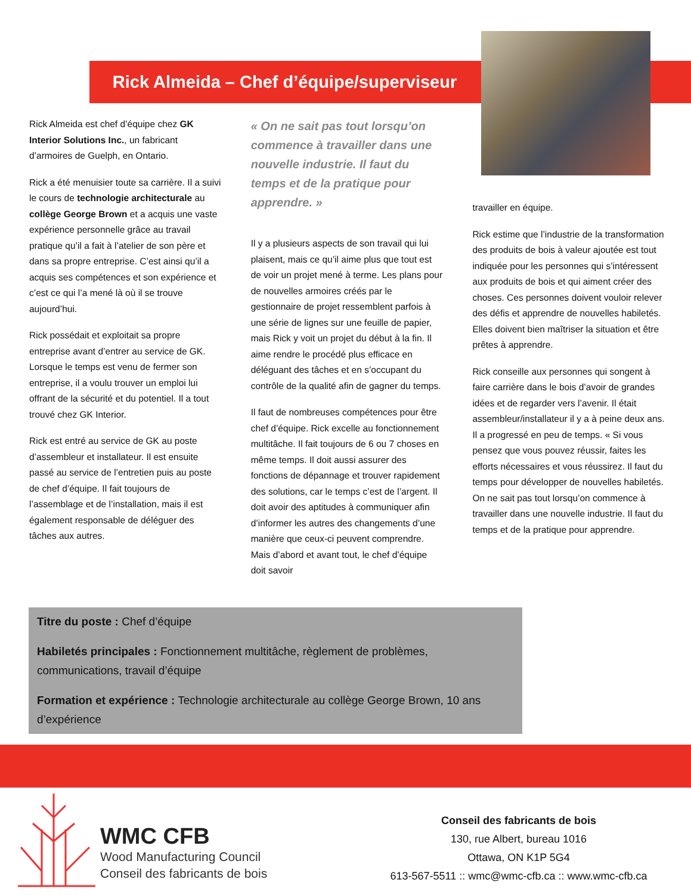Rick Almeida – Chef d’équipe/superviseur
Rick Almeida est chef d’équipe chez GK Interior Solutions Inc., un fabricant d’armoires de Guelph, en Ontario.
Rick a été menuisier toute sa carrière. Il a suivi le cours de technologie architecturale au collège George Brown et a acquis une vaste expérience personnelle grâce au travail pratique qu’il a fait à l’atelier de son père et dans sa propre entreprise. C’est ainsi qu’il a acquis ses compétences et son expérience et c’est ce qui l’a mené là où il se trouve aujourd’hui.
Rick possédait et exploitait sa propre entreprise avant d’entrer au service de GK. Lorsque le temps est venu de fermer son entreprise, il a voulu trouver un emploi lui offrant de la sécurité et du potentiel. Il a tout trouvé chez GK Interior.
Rick est entré au service de GK au poste d’assembleur et installateur. Il est ensuite passé au service de l’entretien puis au poste de chef d’équipe. Il fait toujours de l’assemblage et de l’installation, mais il est également responsable de déléguer des tâches aux autres.
« On ne sait pas tout lorsqu’on commence à travailler dans une nouvelle industrie. Il faut du temps et de la pratique pour apprendre. »
Il y a plusieurs aspects de son travail qui lui plaisent, mais ce qu’il aime plus que tout est de voir un projet mené à terme. Les plans pour de nouvelles armoires créés par le gestionnaire de projet ressemblent parfois à une série de lignes sur une feuille de papier, mais Rick y voit un projet du début à la fin. Il aime rendre le procédé plus efficace en déléguant des tâches et en s’occupant du contrôle de la qualité afin de gagner du temps.
Il faut de nombreuses compétences pour être chef d’équipe. Rick excelle au fonctionnement multitâche. Il fait toujours de 6 ou 7 choses en même temps. Il doit aussi assurer des fonctions de dépannage et trouver rapidement des solutions, car le temps c’est de l’argent. Il doit avoir des aptitudes à communiquer afin d’informer les autres des changements d’une manière que ceux-ci peuvent comprendre. Mais d’abord et avant tout, le chef d’équipe doit savoir
travailler en équipe.
Rick estime que l’industrie de la transformation des produits de bois à valeur ajoutée est tout indiquée pour les personnes qui s’intéressent aux produits de bois et qui aiment créer des choses. Ces personnes doivent vouloir relever des défis et apprendre de nouvelles habiletés. Elles doivent bien maîtriser la situation et être prêtes à apprendre.
Rick conseille aux personnes qui songent à faire carrière dans le bois d’avoir de grandes idées et de regarder vers l’avenir. Il était assembleur/installateur il y a à peine deux ans. Il a progressé en peu de temps. « Si vous pensez que vous pouvez réussir, faites les efforts nécessaires et vous réussirez. Il faut du temps pour développer de nouvelles habiletés. On ne sait pas tout lorsqu’on commence à travailler dans une nouvelle industrie. Il faut du temps et de la pratique pour apprendre.
Titre du poste : Chef d’équipe
Habiletés principales : Fonctionnement multitâche, règlement de problèmes, communications, travail d’équipe
Formation et expérience : Technologie architecturale au collège George Brown, 10 ans d’expérience
WMC CFB
Wood Manufacturing Council
Conseil des fabricants de bois
Conseil des fabricants de bois
130, rue Albert, bureau 1016
Ottawa, ON K1P 5G4
613-567-5511 :: wmc@wmc-cfb.ca :: www.wmc-cfb.ca